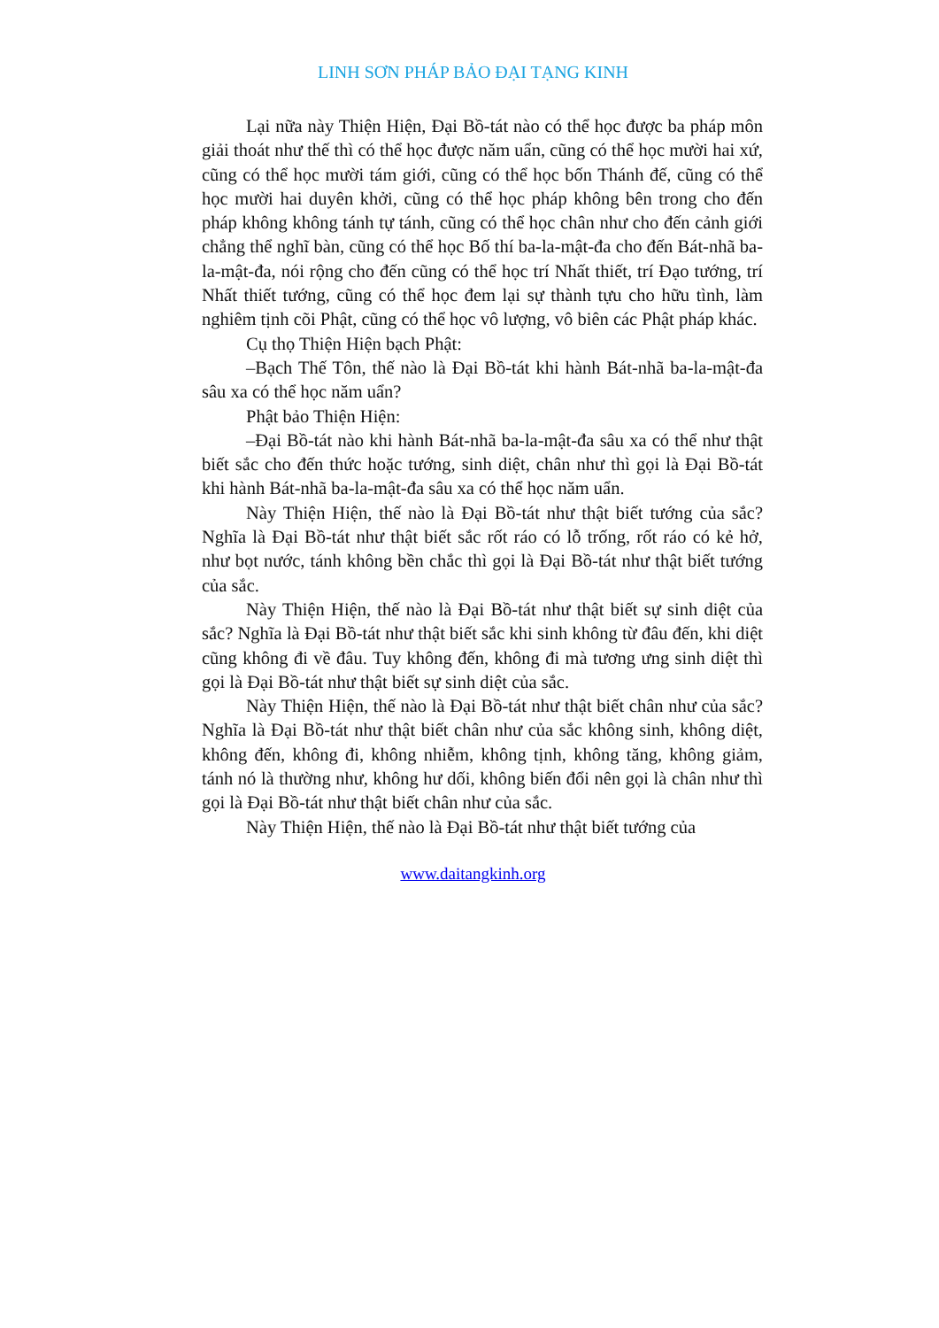LINH SƠN PHÁP BẢO ĐẠI TẠNG KINH
Lại nữa này Thiện Hiện, Đại Bồ-tát nào có thể học được ba pháp môn giải thoát như thế thì có thể học được năm uẩn, cũng có thể học mười hai xứ, cũng có thể học mười tám giới, cũng có thể học bốn Thánh đế, cũng có thể học mười hai duyên khởi, cũng có thể học pháp không bên trong cho đến pháp không không tánh tự tánh, cũng có thể học chân như cho đến cảnh giới chẳng thể nghĩ bàn, cũng có thể học Bố thí ba-la-mật-đa cho đến Bát-nhã ba-la-mật-đa, nói rộng cho đến cũng có thể học trí Nhất thiết, trí Đạo tướng, trí Nhất thiết tướng, cũng có thể học đem lại sự thành tựu cho hữu tình, làm nghiêm tịnh cõi Phật, cũng có thể học vô lượng, vô biên các Phật pháp khác.
Cụ thọ Thiện Hiện bạch Phật:
–Bạch Thế Tôn, thế nào là Đại Bồ-tát khi hành Bát-nhã ba-la-mật-đa sâu xa có thể học năm uẩn?
Phật bảo Thiện Hiện:
–Đại Bồ-tát nào khi hành Bát-nhã ba-la-mật-đa sâu xa có thể như thật biết sắc cho đến thức hoặc tướng, sinh diệt, chân như thì gọi là Đại Bồ-tát khi hành Bát-nhã ba-la-mật-đa sâu xa có thể học năm uẩn.
Này Thiện Hiện, thế nào là Đại Bồ-tát như thật biết tướng của sắc? Nghĩa là Đại Bồ-tát như thật biết sắc rốt ráo có lỗ trống, rốt ráo có kẻ hở, như bọt nước, tánh không bền chắc thì gọi là Đại Bồ-tát như thật biết tướng của sắc.
Này Thiện Hiện, thế nào là Đại Bồ-tát như thật biết sự sinh diệt của sắc? Nghĩa là Đại Bồ-tát như thật biết sắc khi sinh không từ đâu đến, khi diệt cũng không đi về đâu. Tuy không đến, không đi mà tương ưng sinh diệt thì gọi là Đại Bồ-tát như thật biết sự sinh diệt của sắc.
Này Thiện Hiện, thế nào là Đại Bồ-tát như thật biết chân như của sắc? Nghĩa là Đại Bồ-tát như thật biết chân như của sắc không sinh, không diệt, không đến, không đi, không nhiễm, không tịnh, không tăng, không giảm, tánh nó là thường như, không hư dối, không biến đổi nên gọi là chân như thì gọi là Đại Bồ-tát như thật biết chân như của sắc.
Này Thiện Hiện, thế nào là Đại Bồ-tát như thật biết tướng của
www.daitangkinh.org